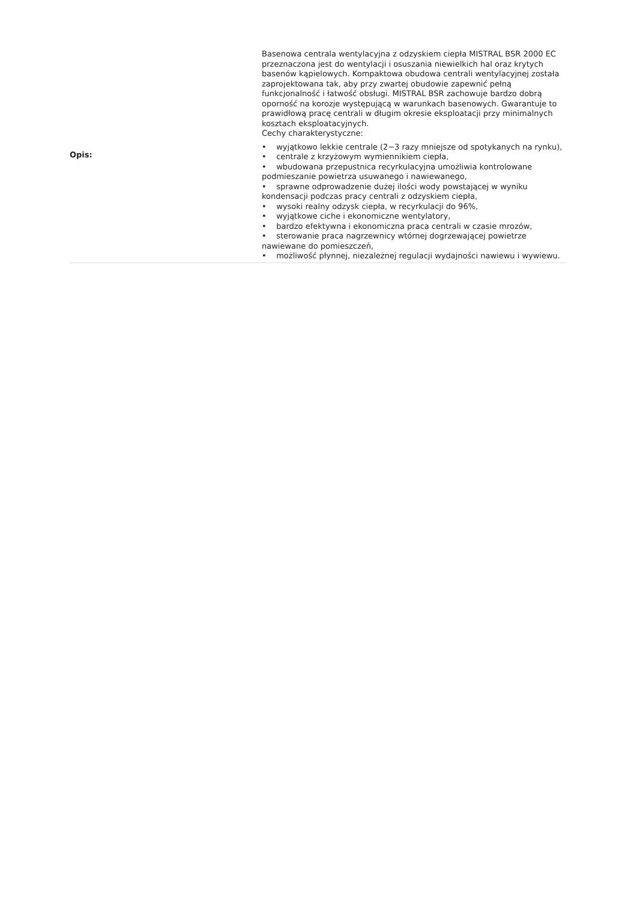| Opis: | Basenowa centrala wentylacyjna z odzyskiem ciepła MISTRAL BSR 2000 EC przeznaczona jest do wentylacji i osuszania niewielkich hal oraz krytych basenów kąpielowych. Kompaktowa obudowa centrali wentylacyjnej została zaprojektowana tak, aby przy zwartej obudowie zapewnić pełną funkcjonalność i łatwość obsługi. MISTRAL BSR zachowuje bardzo dobrą oporność na korozje występującą w warunkach basenowych. Gwarantuje to prawidłową pracę centrali w długim okresie eksploatacji przy minimalnych kosztach eksploatacyjnych. Cechy charakterystyczne: • wyjątkowo lekkie centrale (2−3 razy mniejsze od spotykanych na rynku), • centrale z krzyżowym wymiennikiem ciepła, • wbudowana przepustnica recyrkulacyjna umożliwia kontrolowane podmieszanie powietrza usuwanego i nawiewanego, • sprawne odprowadzenie dużej ilości wody powstającej w wyniku kondensacji podczas pracy centrali z odzyskiem ciepła, • wysoki realny odzysk ciepła, w recyrkulacji do 96%, • wyjątkowe ciche i ekonomiczne wentylatory, • bardzo efektywna i ekonomiczna praca centrali w czasie mrozów, • sterowanie praca nagrzewnicy wtórnej dogrzewającej powietrze nawiewane do pomieszczeń, • możliwość płynnej, niezależnej regulacji wydajności nawiewu i wywiewu. |